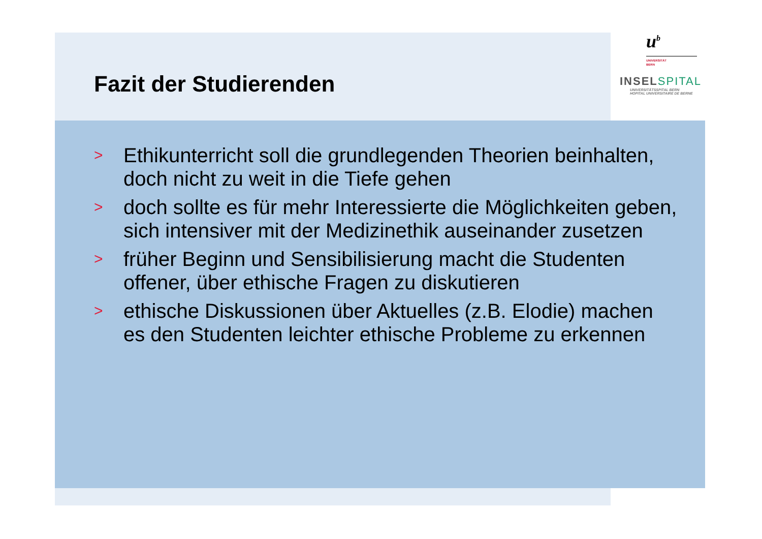Fazit der Studierenden
u<sup>b</sup>
UNIVERSITÄT
BERN
INSELSPITAL
UNIVERSITÄTSSPITAL BERN
HOPITAL UNIVERSITAIRE DE BERNE
> Ethikunterricht soll die grundlegenden Theorien beinhalten, doch nicht zu weit in die Tiefe gehen
> doch sollte es für mehr Interessierte die Möglichkeiten geben, sich intensiver mit der Medizinethik auseinander zusetzen
> früher Beginn und Sensibilisierung macht die Studenten offener, über ethische Fragen zu diskutieren
> ethische Diskussionen über Aktuelles (z.B. Elodie) machen es den Studenten leichter ethische Probleme zu erkennen